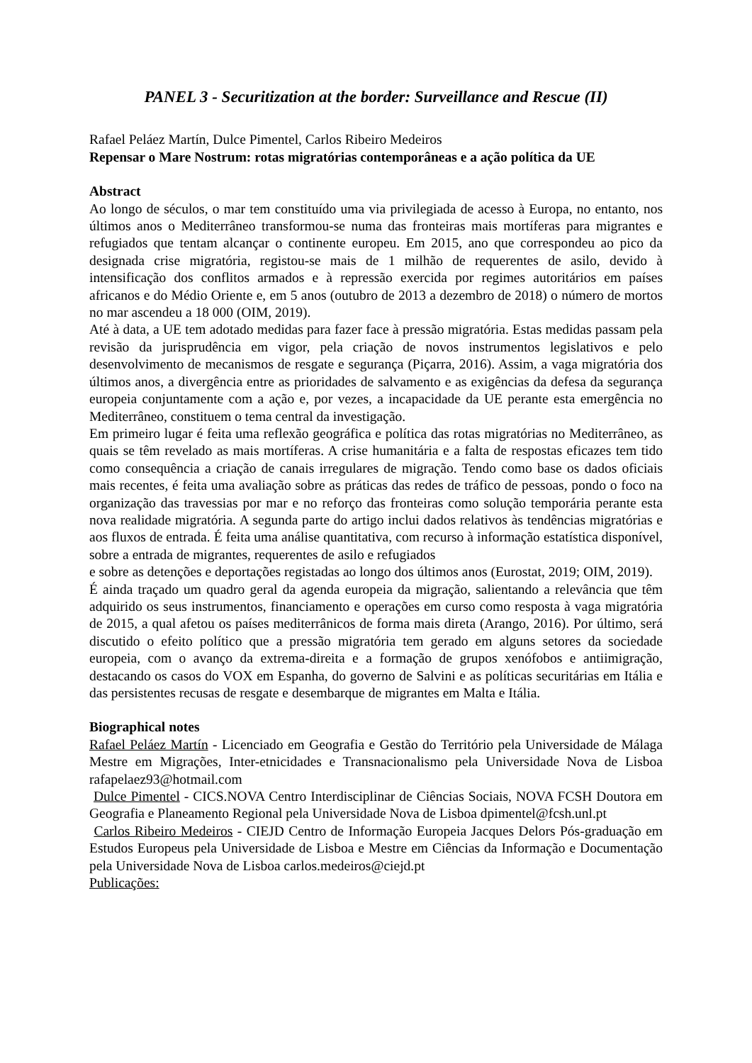PANEL 3 - Securitization at the border: Surveillance and Rescue (II)
Rafael Peláez Martín, Dulce Pimentel, Carlos Ribeiro Medeiros
Repensar o Mare Nostrum: rotas migratórias contemporâneas e a ação política da UE
Abstract
Ao longo de séculos, o mar tem constituído uma via privilegiada de acesso à Europa, no entanto, nos últimos anos o Mediterrâneo transformou-se numa das fronteiras mais mortíferas para migrantes e refugiados que tentam alcançar o continente europeu. Em 2015, ano que correspondeu ao pico da designada crise migratória, registou-se mais de 1 milhão de requerentes de asilo, devido à intensificação dos conflitos armados e à repressão exercida por regimes autoritários em países africanos e do Médio Oriente e, em 5 anos (outubro de 2013 a dezembro de 2018) o número de mortos no mar ascendeu a 18 000 (OIM, 2019).
Até à data, a UE tem adotado medidas para fazer face à pressão migratória. Estas medidas passam pela revisão da jurisprudência em vigor, pela criação de novos instrumentos legislativos e pelo desenvolvimento de mecanismos de resgate e segurança (Piçarra, 2016). Assim, a vaga migratória dos últimos anos, a divergência entre as prioridades de salvamento e as exigências da defesa da segurança europeia conjuntamente com a ação e, por vezes, a incapacidade da UE perante esta emergência no Mediterrâneo, constituem o tema central da investigação.
Em primeiro lugar é feita uma reflexão geográfica e política das rotas migratórias no Mediterrâneo, as quais se têm revelado as mais mortíferas. A crise humanitária e a falta de respostas eficazes tem tido como consequência a criação de canais irregulares de migração. Tendo como base os dados oficiais mais recentes, é feita uma avaliação sobre as práticas das redes de tráfico de pessoas, pondo o foco na organização das travessias por mar e no reforço das fronteiras como solução temporária perante esta nova realidade migratória. A segunda parte do artigo inclui dados relativos às tendências migratórias e aos fluxos de entrada. É feita uma análise quantitativa, com recurso à informação estatística disponível, sobre a entrada de migrantes, requerentes de asilo e refugiados
e sobre as detenções e deportações registadas ao longo dos últimos anos (Eurostat, 2019; OIM, 2019).
É ainda traçado um quadro geral da agenda europeia da migração, salientando a relevância que têm adquirido os seus instrumentos, financiamento e operações em curso como resposta à vaga migratória de 2015, a qual afetou os países mediterrânicos de forma mais direta (Arango, 2016). Por último, será discutido o efeito político que a pressão migratória tem gerado em alguns setores da sociedade europeia, com o avanço da extrema-direita e a formação de grupos xenófobos e antiimigração, destacando os casos do VOX em Espanha, do governo de Salvini e as políticas securitárias em Itália e das persistentes recusas de resgate e desembarque de migrantes em Malta e Itália.
Biographical notes
Rafael Peláez Martín - Licenciado em Geografia e Gestão do Território pela Universidade de Málaga Mestre em Migrações, Inter-etnicidades e Transnacionalismo pela Universidade Nova de Lisboa rafapelaez93@hotmail.com
Dulce Pimentel - CICS.NOVA Centro Interdisciplinar de Ciências Sociais, NOVA FCSH Doutora em Geografia e Planeamento Regional pela Universidade Nova de Lisboa dpimentel@fcsh.unl.pt
Carlos Ribeiro Medeiros - CIEJD Centro de Informação Europeia Jacques Delors Pós-graduação em Estudos Europeus pela Universidade de Lisboa e Mestre em Ciências da Informação e Documentação pela Universidade Nova de Lisboa carlos.medeiros@ciejd.pt
Publicações: